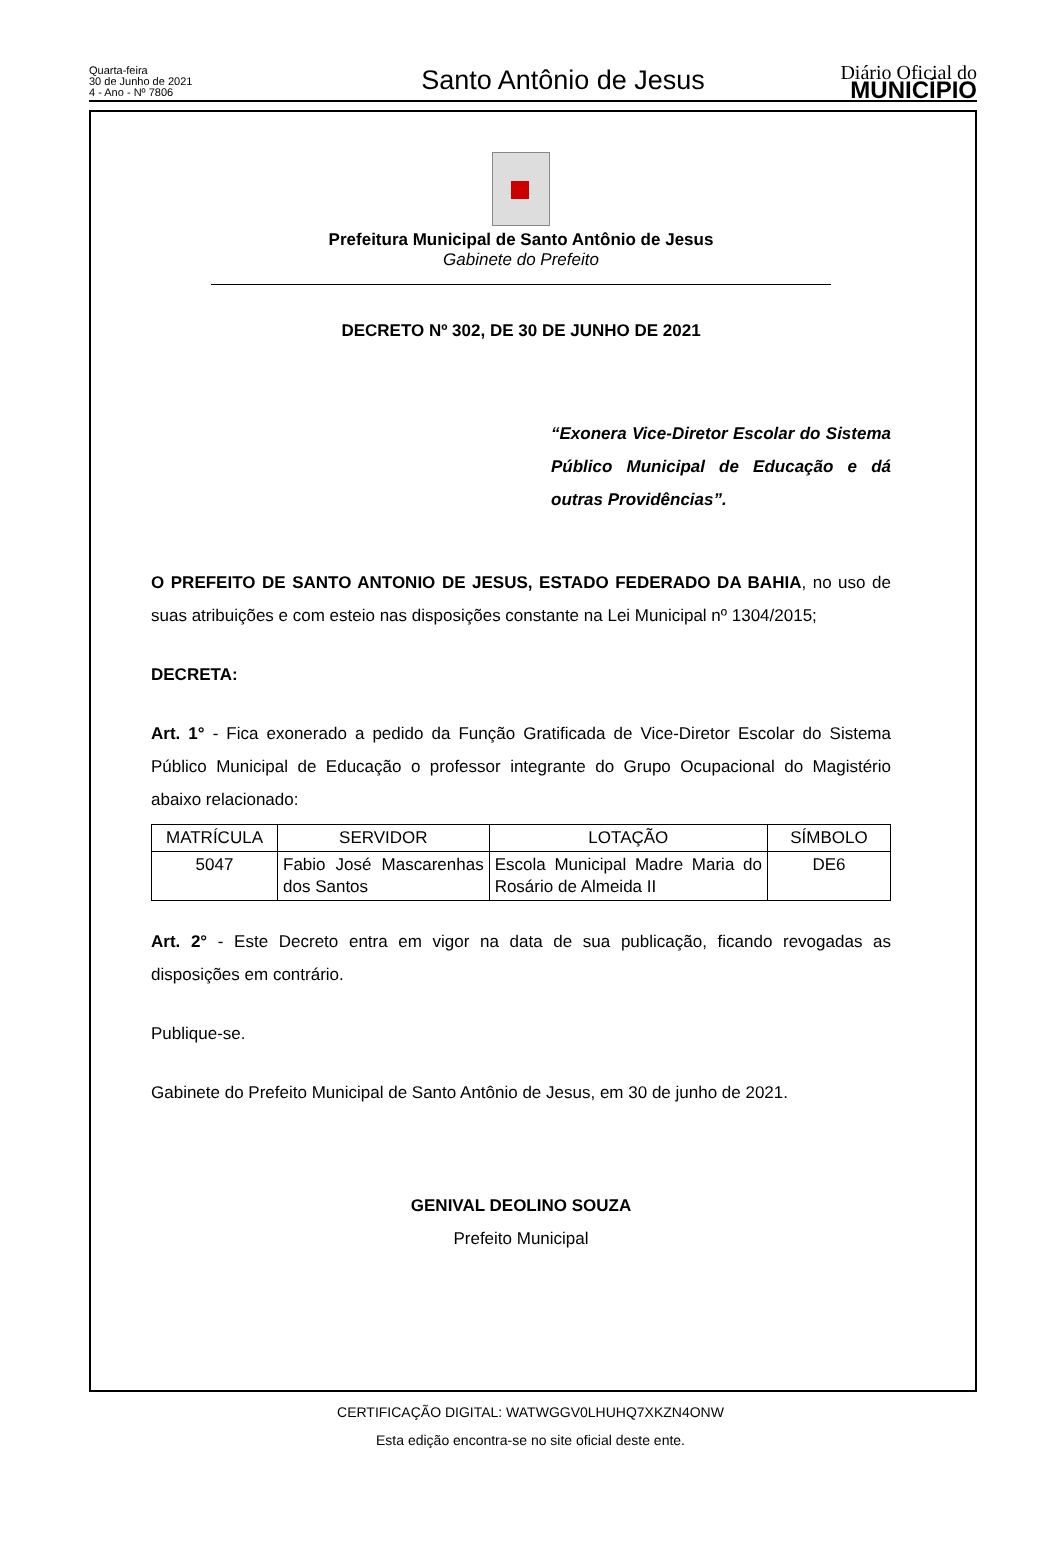Quarta-feira
30 de Junho de 2021
4 - Ano - Nº 7806
Santo Antônio de Jesus
Diário Oficial do
MUNICÍPIO
Prefeitura Municipal de Santo Antônio de Jesus
Gabinete do Prefeito
DECRETO Nº 302, DE 30 DE JUNHO DE 2021
“Exonera Vice-Diretor Escolar do Sistema Público Municipal de Educação e dá outras Providências”.
O PREFEITO DE SANTO ANTONIO DE JESUS, ESTADO FEDERADO DA BAHIA, no uso de suas atribuições e com esteio nas disposições constante na Lei Municipal nº 1304/2015;
DECRETA:
Art. 1° - Fica exonerado a pedido da Função Gratificada de Vice-Diretor Escolar do Sistema Público Municipal de Educação o professor integrante do Grupo Ocupacional do Magistério abaixo relacionado:
| MATRÍCULA | SERVIDOR | LOTAÇÃO | SÍMBOLO |
| --- | --- | --- | --- |
| 5047 | Fabio José Mascarenhas dos Santos | Escola Municipal Madre Maria do Rosário de Almeida II | DE6 |
Art. 2° - Este Decreto entra em vigor na data de sua publicação, ficando revogadas as disposições em contrário.
Publique-se.
Gabinete do Prefeito Municipal de Santo Antônio de Jesus, em 30 de junho de 2021.
GENIVAL DEOLINO SOUZA
Prefeito Municipal
CERTIFICAÇÃO DIGITAL: WATWGGV0LHUHQ7XKZN4ONW
Esta edição encontra-se no site oficial deste ente.